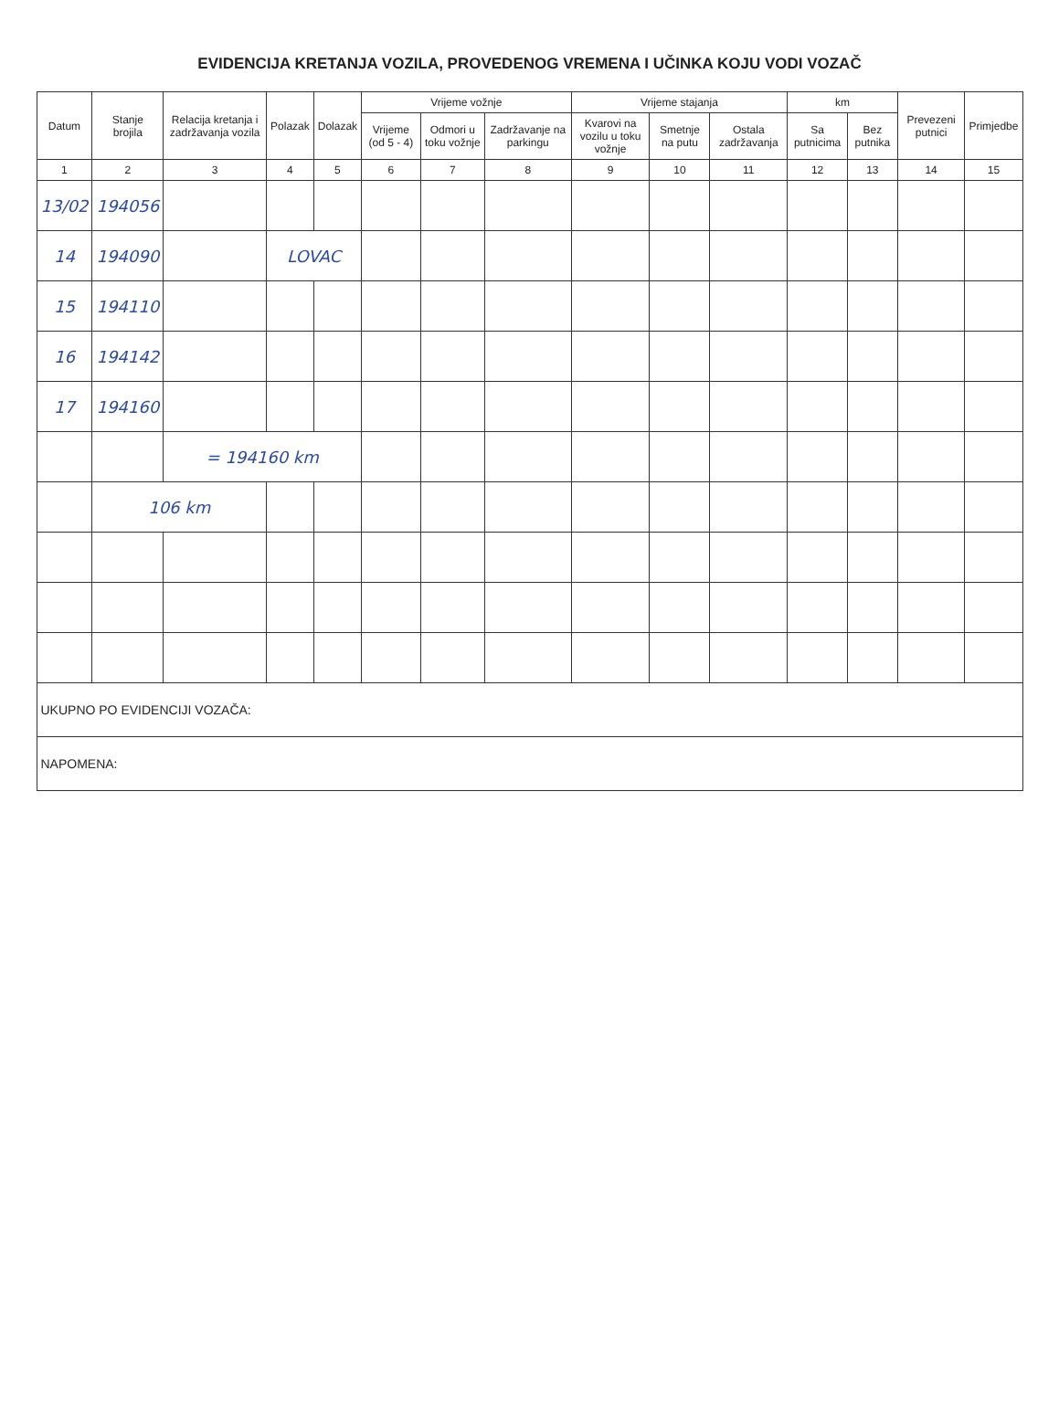EVIDENCIJA KRETANJA VOZILA, PROVEDENOG VREMENA I UČINKA KOJU VODI VOZAČ
| Datum | Stanje brojila | Relacija kretanja i zadržavanja vozila | Polazak | Dolazak | Vrijeme vožnje | | | Vrijeme stajanja | | | km | | Prevezeni putnici | Primjedbe |
| --- | --- | --- | --- | --- | --- | --- | --- | --- | --- | --- | --- | --- | --- | --- |
| | | | | | Vrijeme (od 5 - 4) | Odmori u toku vožnje | Zadržavanje na parkingu | Kvarovi na vozilu u toku vožnje | Smetnje na putu | Ostala zadržavanja | Sa putnicima | Bez putnika | | |
| 1 | 2 | 3 | 4 | 5 | 6 | 7 | 8 | 9 | 10 | 11 | 12 | 13 | 14 | 15 |
| 13/02 | 194056 | | | | | | | | | | | | | |
| 14 | 194090 | | LOVAC | | | | | | | | | | | |
| 15 | 194110 | | | | | | | | | | | | | |
| 16 | 194142 | | | | | | | | | | | | | |
| 17 | 194160 | | | | | | | | | | | | | |
| | | = 194160 km | | | | | | | | | | | | |
| | 106 km | | | | | | | | | | | | | |
| UKUPNO PO EVIDENCIJI VOZAČA: | | | | | | | | | | | | | | |
| NAPOMENA: | | | | | | | | | | | | | | |